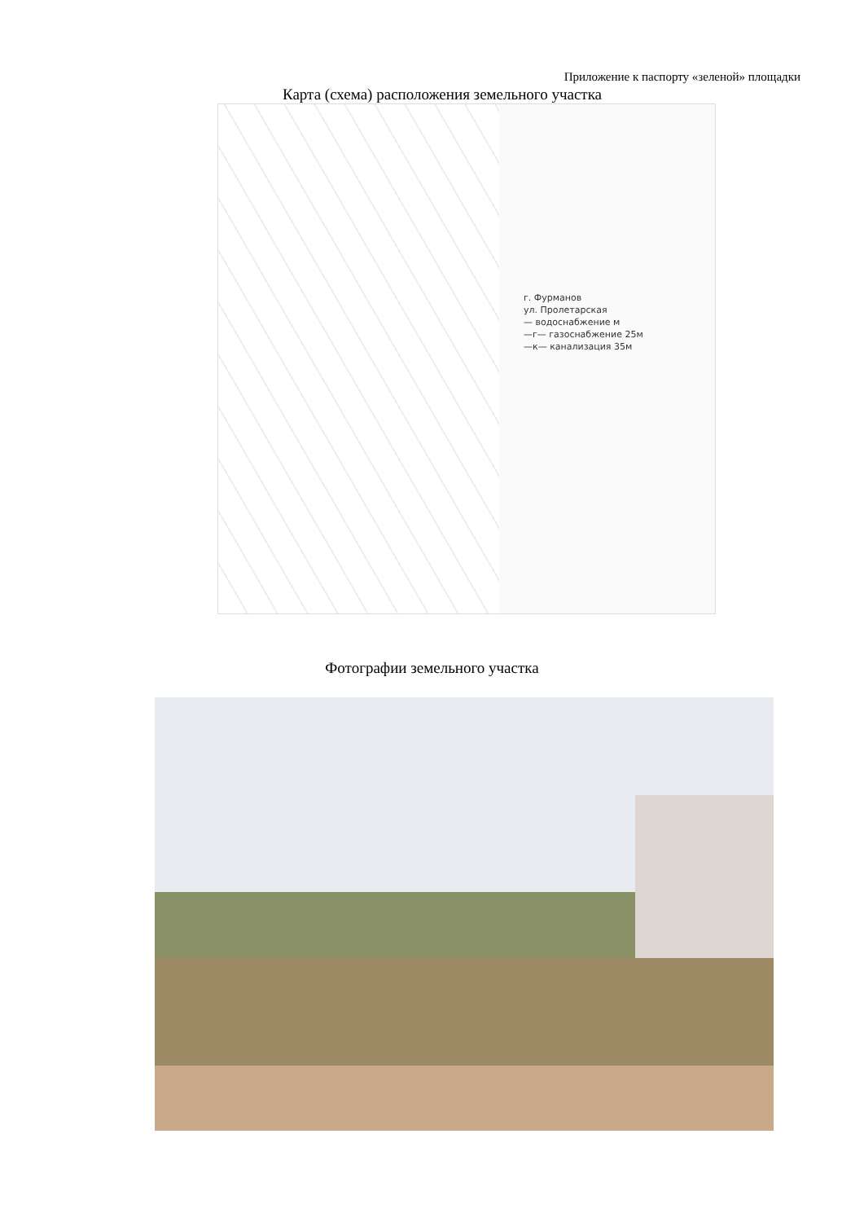Приложение к паспорту «зеленой» площадки
Карта (схема) расположения земельного участка
г. Фурманов
ул. Пролетарская
— водоснабжение м
—г— газоснабжение 25м
—к— канализация 35м
Фотографии земельного участка